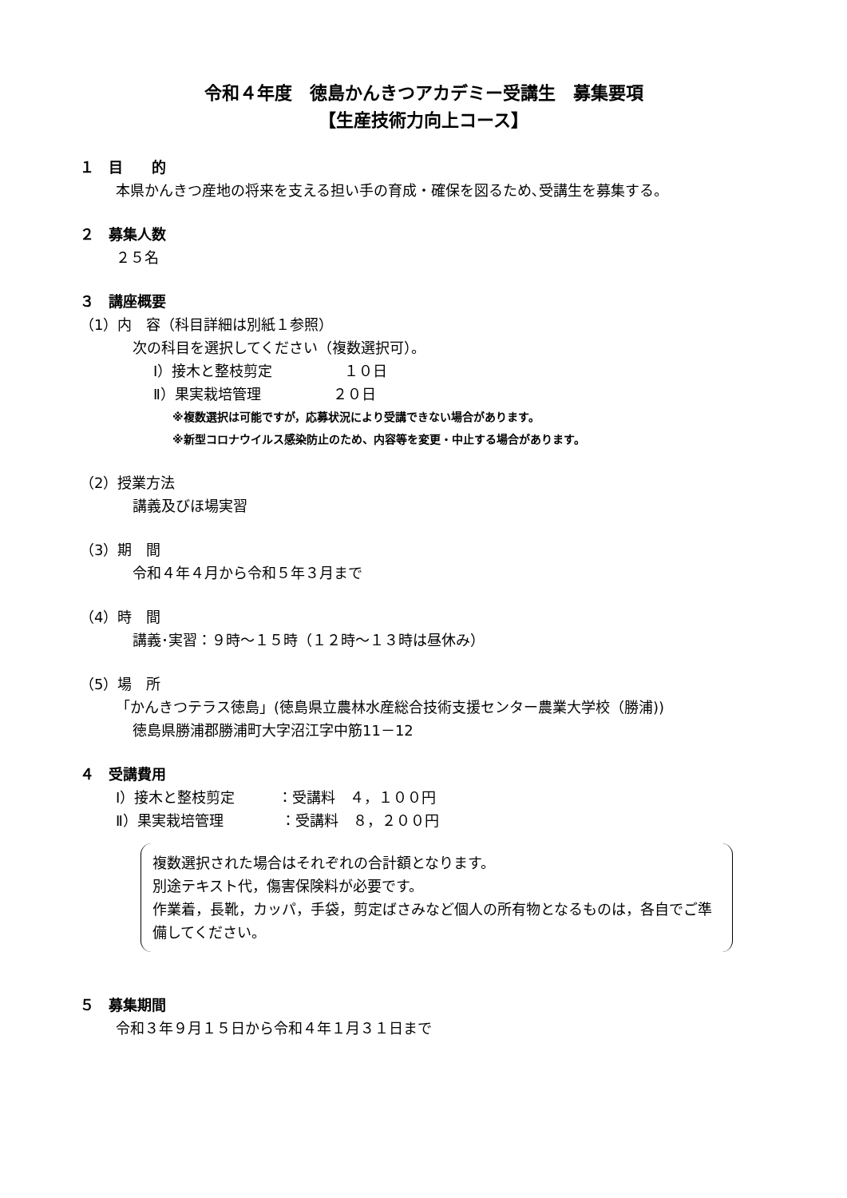令和４年度　徳島かんきつアカデミー受講生　募集要項
【生産技術力向上コース】
１　目　　的
本県かんきつ産地の将来を支える担い手の育成・確保を図るため､受講生を募集する。
２　募集人数
２５名
３　講座概要
（1）内　容（科目詳細は別紙１参照）
次の科目を選択してください（複数選択可）。
Ⅰ）接木と整枝剪定　　　　　１０日
Ⅱ）果実栽培管理　　　　　２０日
※複数選択は可能ですが，応募状況により受講できない場合があります。
※新型コロナウイルス感染防止のため、内容等を変更・中止する場合があります。
（2）授業方法
講義及びほ場実習
（3）期　間
令和４年４月から令和５年３月まで
（4）時　間
講義･実習：９時～１５時（１２時～１３時は昼休み）
（5）場　所
「かんきつテラス徳島」(徳島県立農林水産総合技術支援センター農業大学校（勝浦))
徳島県勝浦郡勝浦町大字沼江字中筋11－12
４　受講費用
Ⅰ）接木と整枝剪定　　　：受講料　４，１００円
Ⅱ）果実栽培管理　　　　：受講料　８，２００円
複数選択された場合はそれぞれの合計額となります。
別途テキスト代，傷害保険料が必要です。
作業着，長靴，カッパ，手袋，剪定ばさみなど個人の所有物となるものは，各自でご準備してください。
５　募集期間
令和３年９月１５日から令和４年１月３１日まで